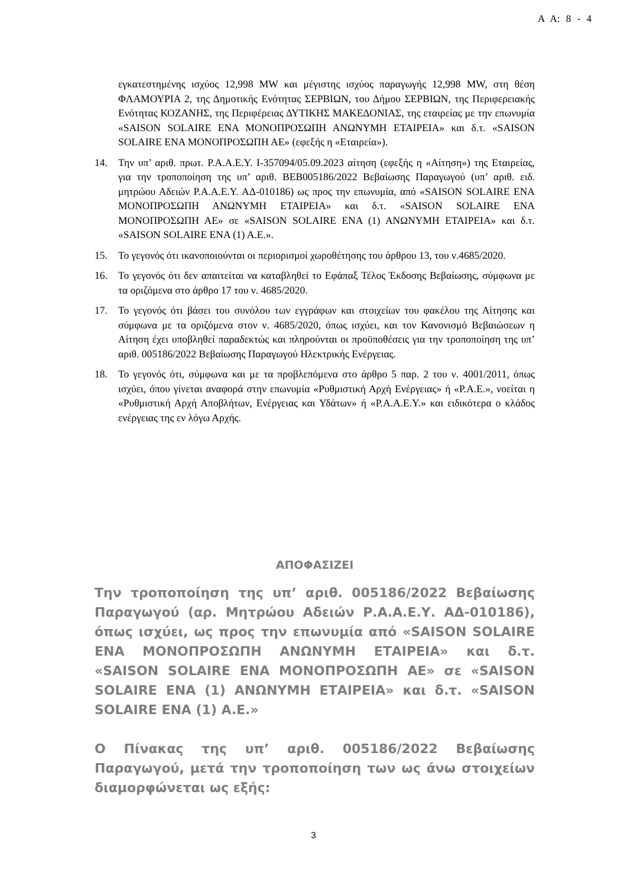Α Α: 8 - 4
εγκατεστημένης ισχύος 12,998 MW και μέγιστης ισχύος παραγωγής 12,998 MW, στη θέση ΦΛΑΜΟΥΡΙΑ 2, της Δημοτικής Ενότητας ΣΕΡΒΙΩΝ, του Δήμου ΣΕΡΒΙΩΝ, της Περιφερειακής Ενότητας ΚΟΖΑΝΗΣ, της Περιφέρειας ΔΥΤΙΚΗΣ ΜΑΚΕΔΟΝΙΑΣ, της εταιρείας με την επωνυμία «SAISON SOLAIRE ΕΝΑ ΜΟΝΟΠΡΟΣΩΠΗ ΑΝΩΝΥΜΗ ΕΤΑΙΡΕΙΑ» και δ.τ. «SAISON SOLAIRE ΕΝΑ ΜΟΝΟΠΡΟΣΩΠΗ ΑΕ» (εφεξής η «Εταιρεία»).
14. Την υπ’ αριθ. πρωτ. Ρ.Α.Α.Ε.Υ. Ι-357094/05.09.2023 αίτηση (εφεξής η «Αίτηση») της Εταιρείας, για την τροποποίηση της υπ’ αριθ. ΒΕΒ005186/2022 Βεβαίωσης Παραγωγού (υπ’ αριθ. ειδ. μητρώου Αδειών Ρ.Α.Α.Ε.Υ. ΑΔ-010186) ως προς την επωνυμία, από «SAISON SOLAIRE ΕΝΑ ΜΟΝΟΠΡΟΣΩΠΗ ΑΝΩΝΥΜΗ ΕΤΑΙΡΕΙΑ» και δ.τ. «SAISON SOLAIRE ΕΝΑ ΜΟΝΟΠΡΟΣΩΠΗ ΑΕ» σε «SAISON SOLAIRE ΕΝΑ (1) ΑΝΩΝΥΜΗ ΕΤΑΙΡΕΙΑ» και δ.τ. «SAISON SOLAIRE ΕΝΑ (1) Α.Ε.».
15. Το γεγονός ότι ικανοποιούνται οι περιορισμοί χωροθέτησης του άρθρου 13, του ν.4685/2020.
16. Το γεγονός ότι δεν απαιτείται να καταβληθεί το Εφάπαξ Τέλος Έκδοσης Βεβαίωσης, σύμφωνα με τα οριζόμενα στο άρθρο 17 του ν. 4685/2020.
17. Το γεγονός ότι βάσει του συνόλου των εγγράφων και στοιχείων του φακέλου της Αίτησης και σύμφωνα με τα οριζόμενα στον ν. 4685/2020, όπως ισχύει, και τον Κανονισμό Βεβαιώσεων η Αίτηση έχει υποβληθεί παραδεκτώς και πληρούνται οι προϋποθέσεις για την τροποποίηση της υπ’ αριθ. 005186/2022 Βεβαίωσης Παραγωγού Ηλεκτρικής Ενέργειας.
18. Το γεγονός ότι, σύμφωνα και με τα προβλεπόμενα στο άρθρο 5 παρ. 2 του ν. 4001/2011, όπως ισχύει, όπου γίνεται αναφορά στην επωνυμία «Ρυθμιστική Αρχή Ενέργειας» ή «Ρ.Α.Ε.», νοείται η «Ρυθμιστική Αρχή Αποβλήτων, Ενέργειας και Υδάτων» ή «Ρ.Α.Α.Ε.Υ.» και ειδικότερα ο κλάδος ενέργειας της εν λόγω Αρχής.
ΑΠΟΦΑΣΙΖΕΙ
Την τροποποίηση της υπ’ αριθ. 005186/2022 Βεβαίωσης Παραγωγού (αρ. Μητρώου Αδειών Ρ.Α.Α.Ε.Υ. ΑΔ-010186), όπως ισχύει, ως προς την επωνυμία από «SAISON SOLAIRE ΕΝΑ ΜΟΝΟΠΡΟΣΩΠΗ ΑΝΩΝΥΜΗ ΕΤΑΙΡΕΙΑ» και δ.τ. «SAISON SOLAIRE ΕΝΑ ΜΟΝΟΠΡΟΣΩΠΗ ΑΕ» σε «SAISON SOLAIRE ΕΝΑ (1) ΑΝΩΝΥΜΗ ΕΤΑΙΡΕΙΑ» και δ.τ. «SAISON SOLAIRE ΕΝΑ (1) Α.Ε.»
Ο Πίνακας της υπ’ αριθ. 005186/2022 Βεβαίωσης Παραγωγού, μετά την τροποποίηση των ως άνω στοιχείων διαμορφώνεται ως εξής:
3